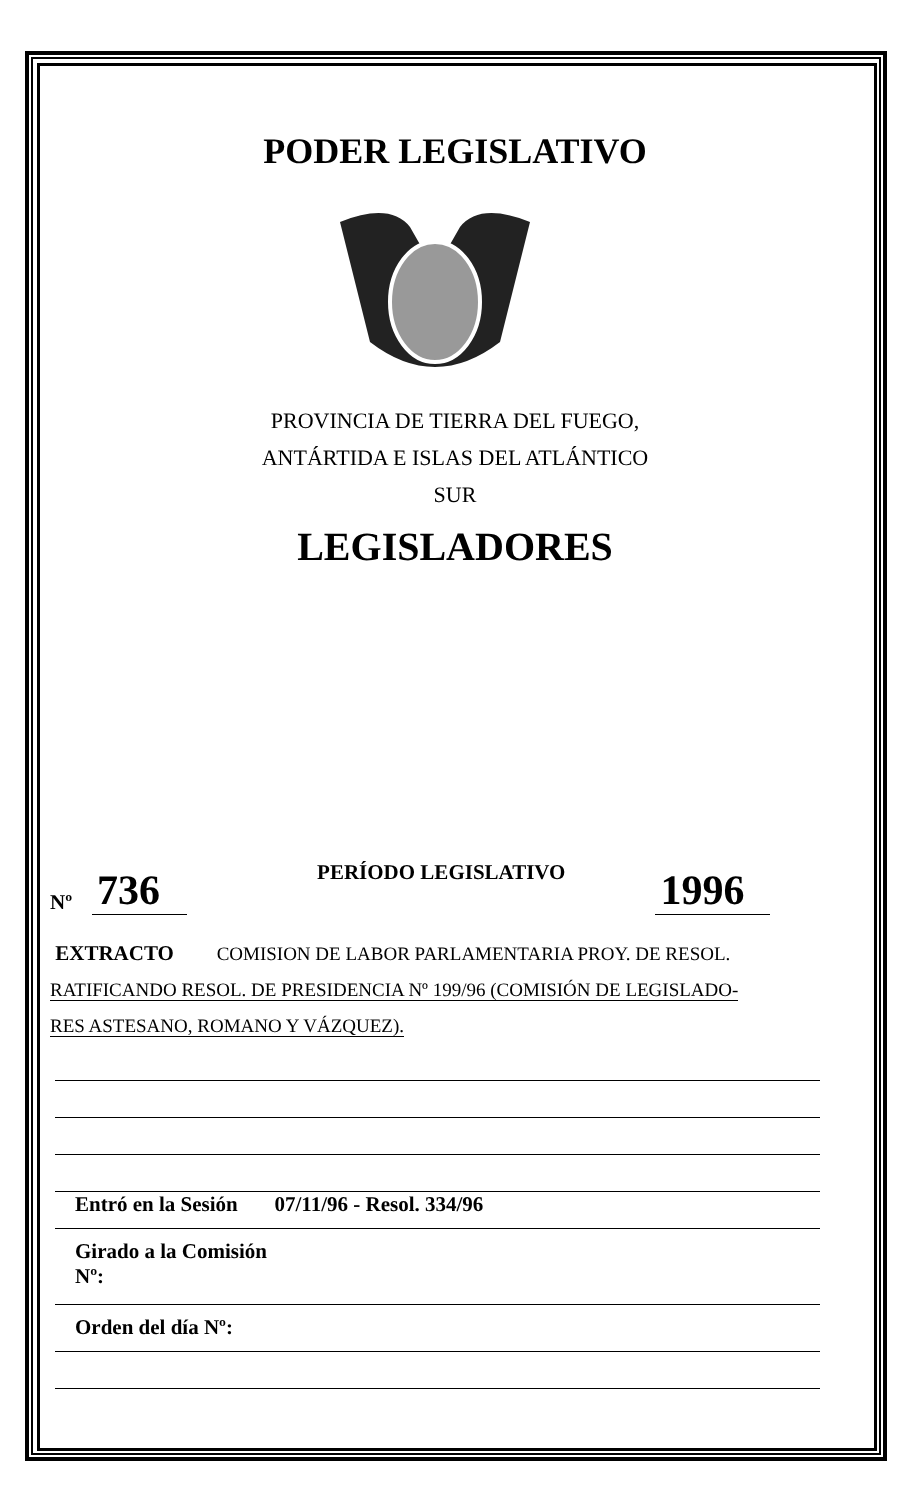PODER LEGISLATIVO
PROVINCIA DE TIERRA DEL FUEGO,
ANTÁRTIDA E ISLAS DEL ATLÁNTICO
SUR
LEGISLADORES
Nº 736 PERÍODO LEGISLATIVO 1996
EXTRACTO COMISION DE LABOR PARLAMENTARIA PROY. DE RESOL. RATIFICANDO RESOL. DE PRESIDENCIA Nº 199/96 (COMISIÓN DE LEGISLADO-
RES ASTESANO, ROMANO Y VÁZQUEZ).
Entró en la Sesión 07/11/96 - Resol. 334/96
Girado a la Comisión
Nº:
Orden del día Nº: